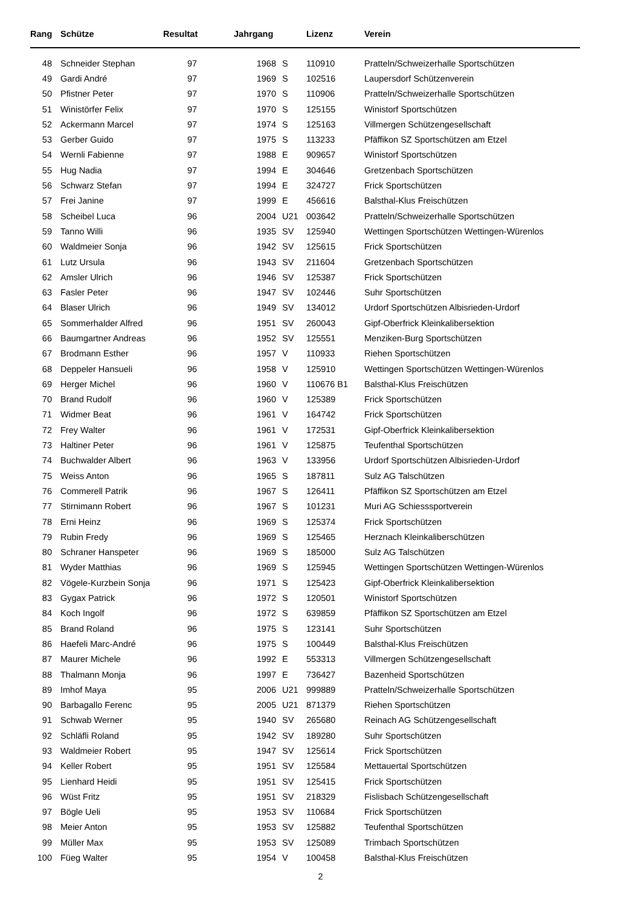| Rang | Schütze | Resultat | Jahrgang | | Lizenz | Verein |
| --- | --- | --- | --- | --- | --- | --- |
| 48 | Schneider Stephan | 97 | 1968 | S | 110910 | Pratteln/Schweizerhalle Sportschützen |
| 49 | Gardi André | 97 | 1969 | S | 102516 | Laupersdorf Schützenverein |
| 50 | Pfistner Peter | 97 | 1970 | S | 110906 | Pratteln/Schweizerhalle Sportschützen |
| 51 | Winistörfer Felix | 97 | 1970 | S | 125155 | Winistorf Sportschützen |
| 52 | Ackermann Marcel | 97 | 1974 | S | 125163 | Villmergen Schützengesellschaft |
| 53 | Gerber Guido | 97 | 1975 | S | 113233 | Pfäffikon SZ Sportschützen am Etzel |
| 54 | Wernli Fabienne | 97 | 1988 | E | 909657 | Winistorf Sportschützen |
| 55 | Hug Nadia | 97 | 1994 | E | 304646 | Gretzenbach Sportschützen |
| 56 | Schwarz Stefan | 97 | 1994 | E | 324727 | Frick Sportschützen |
| 57 | Frei Janine | 97 | 1999 | E | 456616 | Balsthal-Klus Freischützen |
| 58 | Scheibel Luca | 96 | 2004 | U21 | 003642 | Pratteln/Schweizerhalle Sportschützen |
| 59 | Tanno Willi | 96 | 1935 | SV | 125940 | Wettingen Sportschützen Wettingen-Würenlos |
| 60 | Waldmeier Sonja | 96 | 1942 | SV | 125615 | Frick Sportschützen |
| 61 | Lutz Ursula | 96 | 1943 | SV | 211604 | Gretzenbach Sportschützen |
| 62 | Amsler Ulrich | 96 | 1946 | SV | 125387 | Frick Sportschützen |
| 63 | Fasler Peter | 96 | 1947 | SV | 102446 | Suhr Sportschützen |
| 64 | Blaser Ulrich | 96 | 1949 | SV | 134012 | Urdorf Sportschützen Albisrieden-Urdorf |
| 65 | Sommerhalder Alfred | 96 | 1951 | SV | 260043 | Gipf-Oberfrick Kleinkalibersektion |
| 66 | Baumgartner Andreas | 96 | 1952 | SV | 125551 | Menziken-Burg Sportschützen |
| 67 | Brodmann Esther | 96 | 1957 | V | 110933 | Riehen Sportschützen |
| 68 | Deppeler Hansueli | 96 | 1958 | V | 125910 | Wettingen Sportschützen Wettingen-Würenlos |
| 69 | Herger Michel | 96 | 1960 | V | 110676 B1 | Balsthal-Klus Freischützen |
| 70 | Brand Rudolf | 96 | 1960 | V | 125389 | Frick Sportschützen |
| 71 | Widmer Beat | 96 | 1961 | V | 164742 | Frick Sportschützen |
| 72 | Frey Walter | 96 | 1961 | V | 172531 | Gipf-Oberfrick Kleinkalibersektion |
| 73 | Haltiner Peter | 96 | 1961 | V | 125875 | Teufenthal Sportschützen |
| 74 | Buchwalder Albert | 96 | 1963 | V | 133956 | Urdorf Sportschützen Albisrieden-Urdorf |
| 75 | Weiss Anton | 96 | 1965 | S | 187811 | Sulz AG Talschützen |
| 76 | Commerell Patrik | 96 | 1967 | S | 126411 | Pfäffikon SZ Sportschützen am Etzel |
| 77 | Stirnimann Robert | 96 | 1967 | S | 101231 | Muri AG Schiesssportverein |
| 78 | Erni Heinz | 96 | 1969 | S | 125374 | Frick Sportschützen |
| 79 | Rubin Fredy | 96 | 1969 | S | 125465 | Herznach Kleinkaliberschützen |
| 80 | Schraner Hanspeter | 96 | 1969 | S | 185000 | Sulz AG Talschützen |
| 81 | Wyder Matthias | 96 | 1969 | S | 125945 | Wettingen Sportschützen Wettingen-Würenlos |
| 82 | Vögele-Kurzbein Sonja | 96 | 1971 | S | 125423 | Gipf-Oberfrick Kleinkalibersektion |
| 83 | Gygax Patrick | 96 | 1972 | S | 120501 | Winistorf Sportschützen |
| 84 | Koch Ingolf | 96 | 1972 | S | 639859 | Pfäffikon SZ Sportschützen am Etzel |
| 85 | Brand Roland | 96 | 1975 | S | 123141 | Suhr Sportschützen |
| 86 | Haefeli Marc-André | 96 | 1975 | S | 100449 | Balsthal-Klus Freischützen |
| 87 | Maurer Michele | 96 | 1992 | E | 553313 | Villmergen Schützengesellschaft |
| 88 | Thalmann Monja | 96 | 1997 | E | 736427 | Bazenheid Sportschützen |
| 89 | Imhof Maya | 95 | 2006 | U21 | 999889 | Pratteln/Schweizerhalle Sportschützen |
| 90 | Barbagallo Ferenc | 95 | 2005 | U21 | 871379 | Riehen Sportschützen |
| 91 | Schwab Werner | 95 | 1940 | SV | 265680 | Reinach AG Schützengesellschaft |
| 92 | Schläfli Roland | 95 | 1942 | SV | 189280 | Suhr Sportschützen |
| 93 | Waldmeier Robert | 95 | 1947 | SV | 125614 | Frick Sportschützen |
| 94 | Keller Robert | 95 | 1951 | SV | 125584 | Mettauertal Sportschützen |
| 95 | Lienhard Heidi | 95 | 1951 | SV | 125415 | Frick Sportschützen |
| 96 | Wüst Fritz | 95 | 1951 | SV | 218329 | Fislisbach Schützengesellschaft |
| 97 | Bögle Ueli | 95 | 1953 | SV | 110684 | Frick Sportschützen |
| 98 | Meier Anton | 95 | 1953 | SV | 125882 | Teufenthal Sportschützen |
| 99 | Müller Max | 95 | 1953 | SV | 125089 | Trimbach Sportschützen |
| 100 | Füeg Walter | 95 | 1954 | V | 100458 | Balsthal-Klus Freischützen |
2